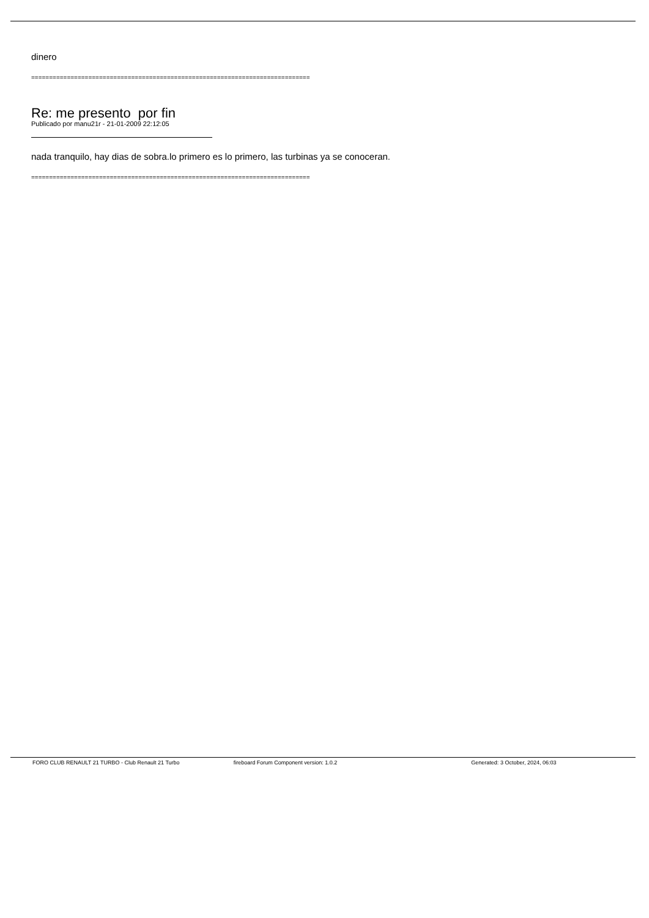dinero
==============================================================================
Re: me presento por fin
Publicado por manu21r - 21-01-2009 22:12:05
nada tranquilo, hay dias de sobra.lo primero es lo primero, las turbinas ya se conoceran.
==============================================================================
FORO CLUB RENAULT 21 TURBO - Club Renault 21 Turbo
fireboard Forum Component version: 1.0.2
Generated: 3 October, 2024, 06:03